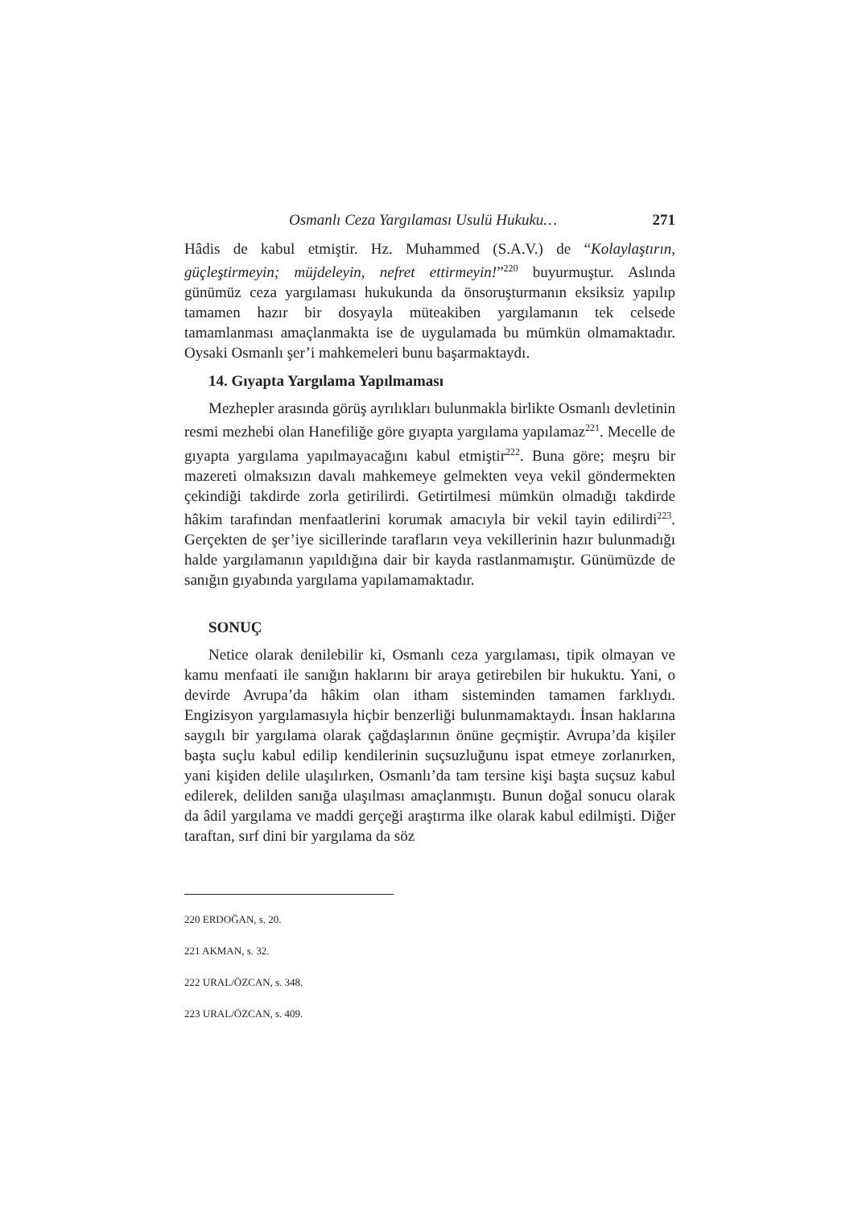Osmanlı Ceza Yargılaması Usulü Hukuku… 271
Hâdis de kabul etmiştir. Hz. Muhammed (S.A.V.) de “Kolaylaştırın, güçleştirmeyin; müjdeleyin, nefret ettirmeyin!”<sup>220</sup> buyurmuştur. Aslında günümüz ceza yargılaması hukukunda da önsoruşturmanın eksiksiz yapılıp tamamen hazır bir dosyayla müteakiben yargılamanın tek celsede tamamlanması amaçlanmakta ise de uygulamada bu mümkün olmamaktadır. Oysaki Osmanlı şer’i mahkemeleri bunu başarmaktaydı.
14. Gıyapta Yargılama Yapılmaması
Mezhepler arasında görüş ayrılıkları bulunmakla birlikte Osmanlı devletinin resmi mezhebi olan Hanefiliğe göre gıyapta yargılama yapılamaz<sup>221</sup>. Mecelle de gıyapta yargılama yapılmayacağını kabul etmiştir<sup>222</sup>. Buna göre; meşru bir mazereti olmaksızın davalı mahkemeye gelmekten veya vekil göndermekten çekindiği takdirde zorla getirilirdi. Getirtilmesi mümkün olmadığı takdirde hâkim tarafından menfaatlerini korumak amacıyla bir vekil tayin edilirdi<sup>223</sup>. Gerçekten de şer’iye sicillerinde tarafların veya vekillerinin hazır bulunmadığı halde yargılamanın yapıldığına dair bir kayda rastlanmamıştır. Günümüzde de sanığın gıyabında yargılama yapılamamaktadır.
SONUÇ
Netice olarak denilebilir ki, Osmanlı ceza yargılaması, tipik olmayan ve kamu menfaati ile sanığın haklarını bir araya getirebilen bir hukuktu. Yani, o devirde Avrupa’da hâkim olan itham sisteminden tamamen farklıydı. Engizisyon yargılamasıyla hiçbir benzerliği bulunmamaktaydı. İnsan haklarına saygılı bir yargılama olarak çağdaşlarının önüne geçmiştir. Avrupa’da kişiler başta suçlu kabul edilip kendilerinin suçsuzluğunu ispat etmeye zorlanırken, yani kişiden delile ulaşılırken, Osmanlı’da tam tersine kişi başta suçsuz kabul edilerek, delilden sanığa ulaşılması amaçlanmıştı. Bunun doğal sonucu olarak da âdil yargılama ve maddi gerçeği araştırma ilke olarak kabul edilmişti. Diğer taraftan, sırf dini bir yargılama da söz
220 ERDOĞAN, s. 20.
221 AKMAN, s. 32.
222 URAL/ÖZCAN, s. 348.
223 URAL/ÖZCAN, s. 409.